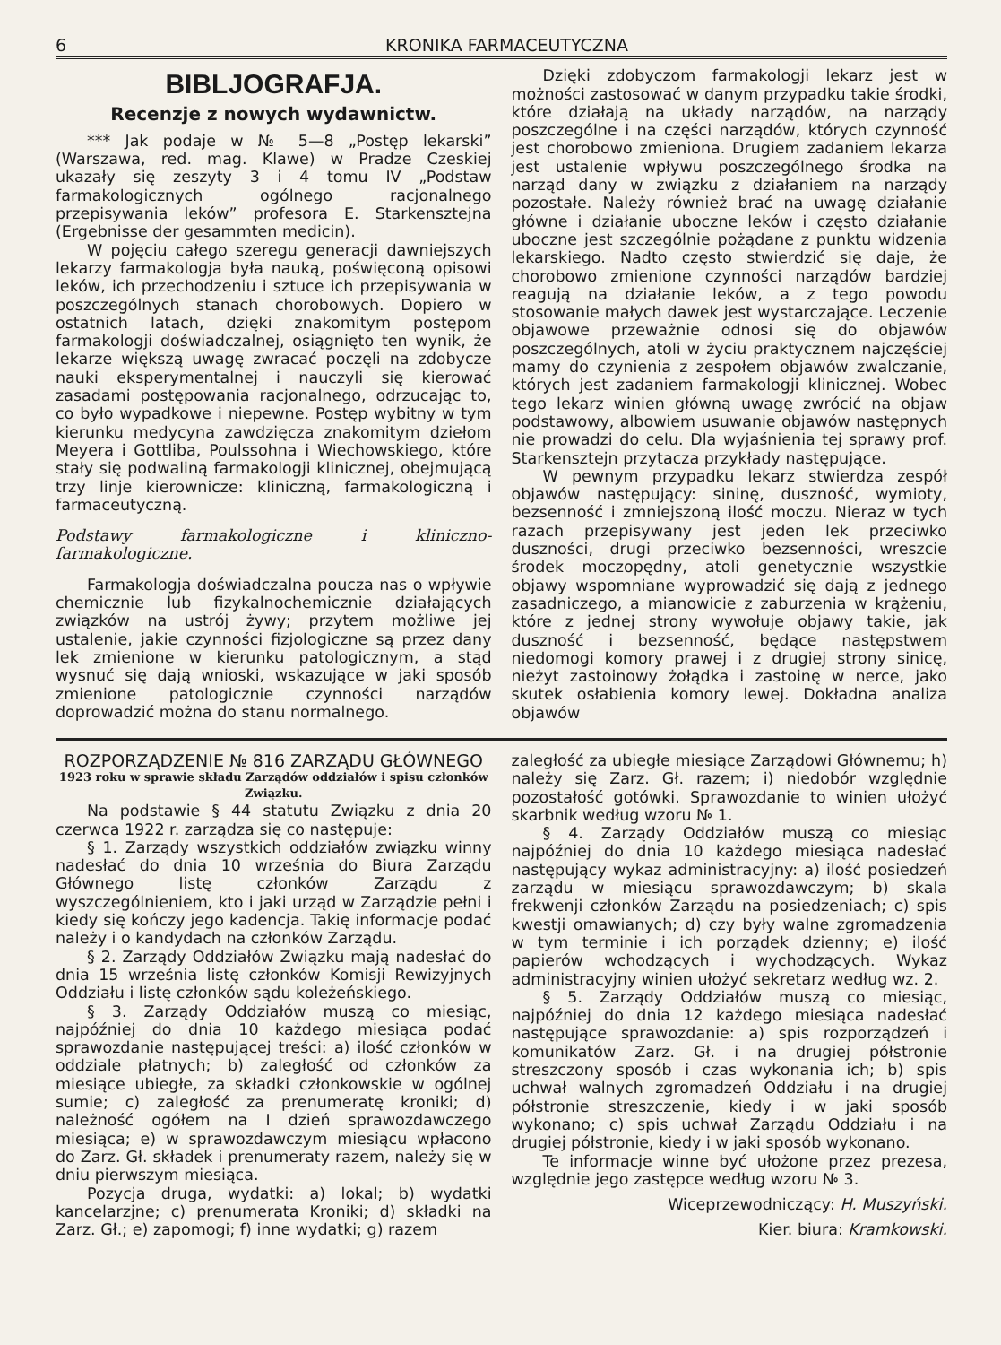6 KRONIKA FARMACEUTYCZNA
BIBLJOGRAFJA.
Recenzje z nowych wydawnictw.
*** Jak podaje w № 5—8 „Postęp lekarski” (Warszawa, red. mag. Klawe) w Pradze Czeskiej ukazały się zeszyty 3 i 4 tomu IV „Podstaw farmakologicznych ogólnego racjonalnego przepisywania leków” profesora E. Starkensztejna (Ergebnisse der gesammten medicin).
W pojęciu całego szeregu generacji dawniejszych lekarzy farmakologja była nauką, poświęconą opisowi leków, ich przechodzeniu i sztuce ich przepisywania w poszczególnych stanach chorobowych. Dopiero w ostatnich latach, dzięki znakomitym postępom farmakologji doświadczalnej, osiągnięto ten wynik, że lekarze większą uwagę zwracać poczęli na zdobycze nauki eksperymentalnej i nauczyli się kierować zasadami postępowania racjonalnego, odrzucając to, co było wypadkowe i niepewne. Postęp wybitny w tym kierunku medycyna zawdzięcza znakomitym dziełom Meyera i Gottliba, Poulssohna i Wiechowskiego, które stały się podwaliną farmakologji klinicznej, obejmującą trzy linje kierownicze: kliniczną, farmakologiczną i farmaceutyczną.
Podstawy farmakologiczne i kliniczno-farmakologiczne.
Farmakologja doświadczalna poucza nas o wpływie chemicznie lub fizykalnochemicznie działających związków na ustrój żywy; przytem możliwe jej ustalenie, jakie czynności fizjologiczne są przez dany lek zmienione w kierunku patologicznym, a stąd wysnuć się dają wnioski, wskazujące w jaki sposób zmienione patologicznie czynności narządów doprowadzić można do stanu normalnego.
Dzięki zdobyczom farmakologji lekarz jest w możności zastosować w danym przypadku takie środki, które działają na układy narządów, na narządy poszczególne i na części narządów, których czynność jest chorobowo zmieniona. Drugiem zadaniem lekarza jest ustalenie wpływu poszczególnego środka na narząd dany w związku z działaniem na narządy pozostałe. Należy również brać na uwagę działanie główne i działanie uboczne leków i często działanie uboczne jest szczególnie pożądane z punktu widzenia lekarskiego. Nadto często stwierdzić się daje, że chorobowo zmienione czynności narządów bardziej reagują na działanie leków, a z tego powodu stosowanie małych dawek jest wystarczające. Leczenie objawowe przeważnie odnosi się do objawów poszczególnych, atoli w życiu praktycznem najczęściej mamy do czynienia z zespołem objawów zwalczanie, których jest zadaniem farmakologji klinicznej. Wobec tego lekarz winien główną uwagę zwrócić na objaw podstawowy, albowiem usuwanie objawów następnych nie prowadzi do celu. Dla wyjaśnienia tej sprawy prof. Starkensztejn przytacza przykłady następujące.
W pewnym przypadku lekarz stwierdza zespół objawów następujący: sininę, duszność, wymioty, bezsenność i zmniejszoną ilość moczu. Nieraz w tych razach przepisywany jest jeden lek przeciwko duszności, drugi przeciwko bezsenności, wreszcie środek moczopędny, atoli genetycznie wszystkie objawy wspomniane wyprowadzić się dają z jednego zasadniczego, a mianowicie z zaburzenia w krążeniu, które z jednej strony wywołuje objawy takie, jak duszność i bezsenność, będące następstwem niedomogi komory prawej i z drugiej strony sinicę, nieżyt zastoinowy żołądka i zastoinę w nerce, jako skutek osłabienia komory lewej. Dokładna analiza objawów
ROZPORZĄDZENIE № 816 ZARZĄDU GŁÓWNEGO
1923 roku w sprawie składu Zarządów oddziałów i spisu członków Związku.
Na podstawie § 44 statutu Związku z dnia 20 czerwca 1922 r. zarządza się co następuje:
§ 1. Zarządy wszystkich oddziałów związku winny nadesłać do dnia 10 września do Biura Zarządu Głównego listę członków Zarządu z wyszczególnieniem, kto i jaki urząd w Zarządzie pełni i kiedy się kończy jego kadencja. Takię informacje podać należy i o kandydach na członków Zarządu.
§ 2. Zarządy Oddziałów Związku mają nadesłać do dnia 15 września listę członków Komisji Rewizyjnych Oddziału i listę członków sądu koleżeńskiego.
§ 3. Zarządy Oddziałów muszą co miesiąc, najpóźniej do dnia 10 każdego miesiąca podać sprawozdanie następującej treści: a) ilość członków w oddziale płatnych; b) zaległość od członków za miesiące ubiegłe, za składki członkowskie w ogólnej sumie; c) zaległość za prenumeratę kroniki; d) należność ogółem na I dzień sprawozdawczego miesiąca; e) w sprawozdawczym miesiącu wpłacono do Zarz. Gł. składek i prenumeraty razem, należy się w dniu pierwszym miesiąca.
Pozycja druga, wydatki: a) lokal; b) wydatki kancelarzjne; c) prenumerata Kroniki; d) składki na Zarz. Gł.; e) zapomogi; f) inne wydatki; g) razem
zaległość za ubiegłe miesiące Zarządowi Głównemu; h) należy się Zarz. Gł. razem; i) niedobór względnie pozostałość gotówki. Sprawozdanie to winien ułożyć skarbnik według wzoru № 1.
§ 4. Zarządy Oddziałów muszą co miesiąc najpóźniej do dnia 10 każdego miesiąca nadesłać następujący wykaz administracyjny: a) ilość posiedzeń zarządu w miesiącu sprawozdawczym; b) skala frekwenji członków Zarządu na posiedzeniach; c) spis kwestji omawianych; d) czy były walne zgromadzenia w tym terminie i ich porządek dzienny; e) ilość papierów wchodzących i wychodzących. Wykaz administracyjny winien ułożyć sekretarz według wz. 2.
§ 5. Zarządy Oddziałów muszą co miesiąc, najpóźniej do dnia 12 każdego miesiąca nadesłać następujące sprawozdanie: a) spis rozporządzeń i komunikatów Zarz. Gł. i na drugiej półstronie streszczony sposób i czas wykonania ich; b) spis uchwał walnych zgromadzeń Oddziału i na drugiej półstronie streszczenie, kiedy i w jaki sposób wykonano; c) spis uchwał Zarządu Oddziału i na drugiej półstronie, kiedy i w jaki sposób wykonano.
Te informacje winne być ułożone przez prezesa, względnie jego zastępce według wzoru № 3.
Wiceprzewodniczący: H. Muszyński.
Kier. biura: Kramkowski.